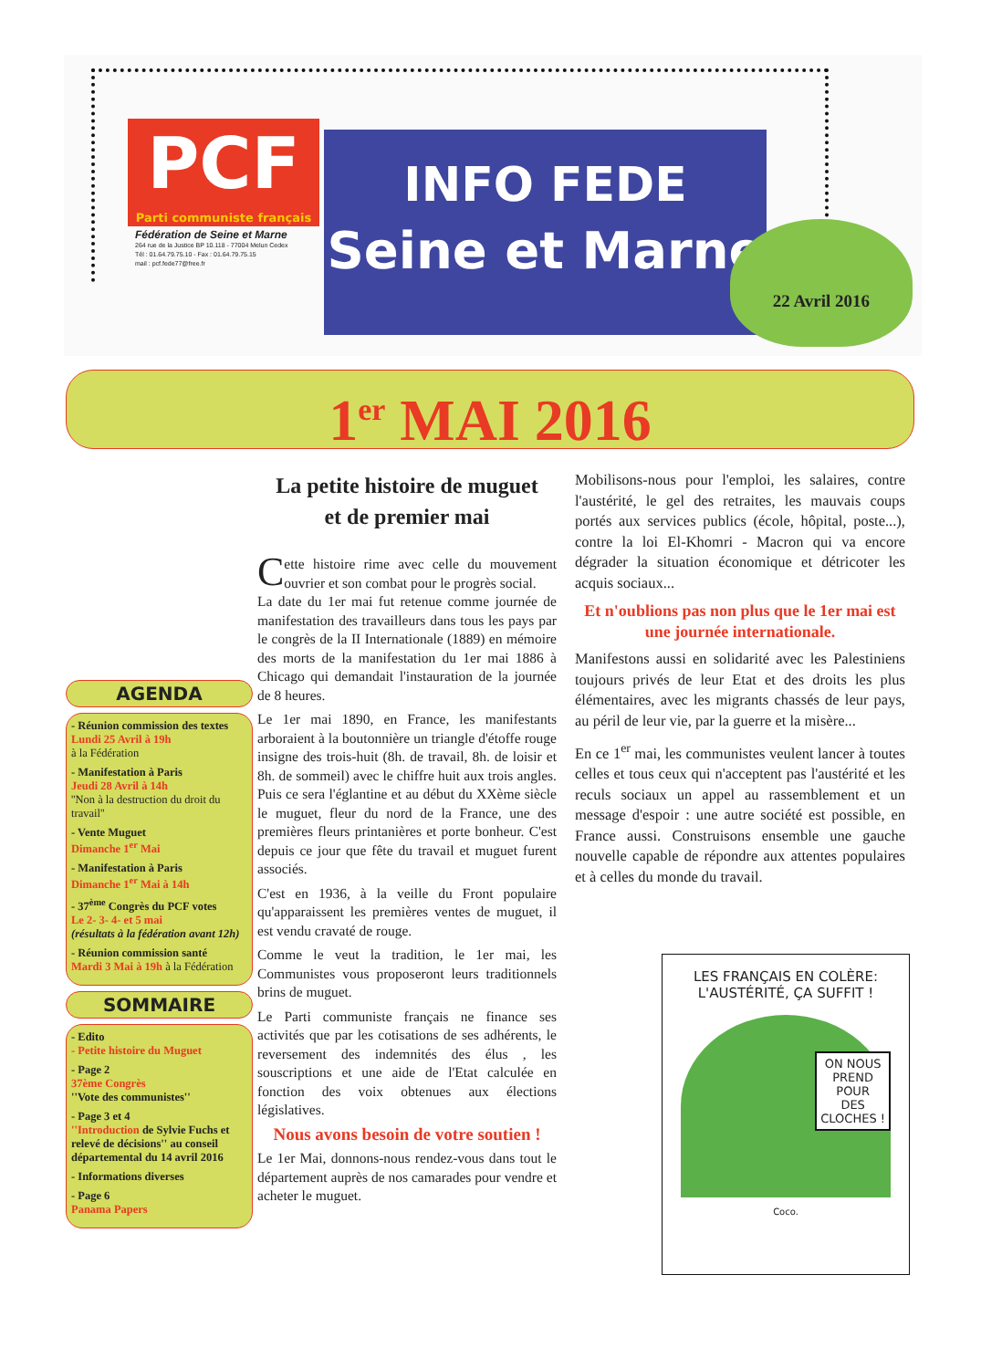PCF
Parti communiste français
Fédération de Seine et Marne
264 rue de la Justice BP 10.118 - 77004 Melun Cedex
Tél : 01.64.79.75.10 - Fax : 01.64.79.75.15
mail : pcf.fede77@free.fr
INFO FEDE
Seine et Marne
22 Avril 2016
1<sup>er</sup> MAI 2016
AGENDA
- Réunion commission des textes
Lundi 25 Avril à 19h
à la Fédération
- Manifestation à Paris
Jeudi 28 Avril à 14h
''Non à la destruction du droit du travail''
- Vente Muguet
Dimanche 1<sup>er</sup> Mai
- Manifestation à Paris
Dimanche 1<sup>er</sup> Mai à 14h
- 37<sup>ème</sup> Congrès du PCF votes
Le 2- 3- 4- et 5 mai
(résultats à la fédération avant 12h)
- Réunion commission santé
Mardi 3 Mai à 19h à la Fédération
SOMMAIRE
- Edito
- Petite histoire du Muguet
- Page 2
37ème Congrès
''Vote des communistes''
- Page 3 et 4
''Introduction de Sylvie Fuchs et relevé de décisions'' au conseil départemental du 14 avril 2016
- Informations diverses
- Page 6
Panama Papers
La petite histoire de muguet
et de premier mai
Cette histoire rime avec celle du mouvement ouvrier et son combat pour le progrès social.
La date du 1er mai fut retenue comme journée de manifestation des travailleurs dans tous les pays par le congrès de la II Internationale (1889) en mémoire des morts de la manifestation du 1er mai 1886 à Chicago qui demandait l'instauration de la journée de 8 heures.
Le 1er mai 1890, en France, les manifestants arboraient à la boutonnière un triangle d'étoffe rouge insigne des trois-huit (8h. de travail, 8h. de loisir et 8h. de sommeil) avec le chiffre huit aux trois angles. Puis ce sera l'églantine et au début du XXème siècle le muguet, fleur du nord de la France, une des premières fleurs printanières et porte bonheur. C'est depuis ce jour que fête du travail et muguet furent associés.
C'est en 1936, à la veille du Front populaire qu'apparaissent les premières ventes de muguet, il est vendu cravaté de rouge.
Comme le veut la tradition, le 1er mai, les Communistes vous proposeront leurs traditionnels brins de muguet.
Le Parti communiste français ne finance ses activités que par les cotisations de ses adhérents, le reversement des indemnités des élus , les souscriptions et une aide de l'Etat calculée en fonction des voix obtenues aux élections législatives.
Nous avons besoin de votre soutien !
Le 1er Mai, donnons-nous rendez-vous dans tout le département auprès de nos camarades pour vendre et acheter le muguet.
Mobilisons-nous pour l'emploi, les salaires, contre l'austérité, le gel des retraites, les mauvais coups portés aux services publics (école, hôpital, poste...), contre la loi El-Khomri - Macron qui va encore dégrader la situation économique et détricoter les acquis sociaux...
Et n'oublions pas non plus que le 1er mai est une journée internationale.
Manifestons aussi en solidarité avec les Palestiniens toujours privés de leur Etat et des droits les plus élémentaires, avec les migrants chassés de leur pays, au péril de leur vie, par la guerre et la misère...
En ce 1<sup>er</sup> mai, les communistes veulent lancer à toutes celles et tous ceux qui n'acceptent pas l'austérité et les reculs sociaux un appel au rassemblement et un message d'espoir : une autre société est possible, en France aussi. Construisons ensemble une gauche nouvelle capable de répondre aux attentes populaires et à celles du monde du travail.
LES FRANÇAIS EN COLÈRE:
L'AUSTÉRITÉ, ÇA SUFFIT !
ON NOUS
PREND
POUR
DES
CLOCHES !
Coco.